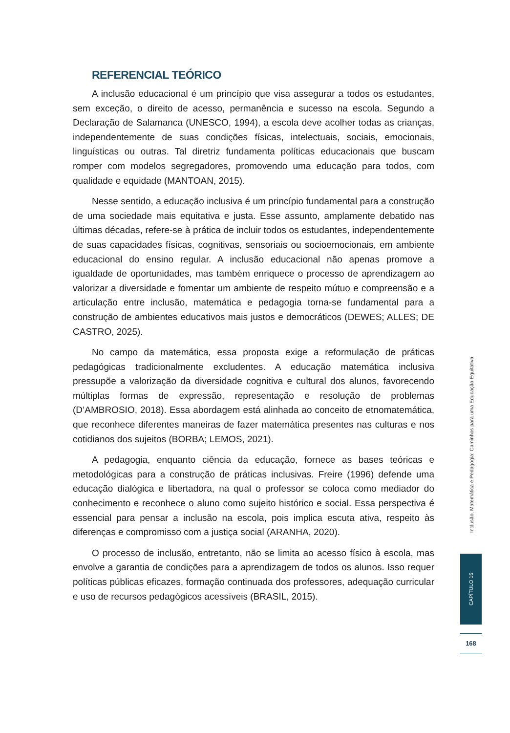REFERENCIAL TEÓRICO
A inclusão educacional é um princípio que visa assegurar a todos os estudantes, sem exceção, o direito de acesso, permanência e sucesso na escola. Segundo a Declaração de Salamanca (UNESCO, 1994), a escola deve acolher todas as crianças, independentemente de suas condições físicas, intelectuais, sociais, emocionais, linguísticas ou outras. Tal diretriz fundamenta políticas educacionais que buscam romper com modelos segregadores, promovendo uma educação para todos, com qualidade e equidade (MANTOAN, 2015).
Nesse sentido, a educação inclusiva é um princípio fundamental para a construção de uma sociedade mais equitativa e justa. Esse assunto, amplamente debatido nas últimas décadas, refere-se à prática de incluir todos os estudantes, independentemente de suas capacidades físicas, cognitivas, sensoriais ou socioemocionais, em ambiente educacional do ensino regular. A inclusão educacional não apenas promove a igualdade de oportunidades, mas também enriquece o processo de aprendizagem ao valorizar a diversidade e fomentar um ambiente de respeito mútuo e compreensão e a articulação entre inclusão, matemática e pedagogia torna-se fundamental para a construção de ambientes educativos mais justos e democráticos (DEWES; ALLES; DE CASTRO, 2025).
No campo da matemática, essa proposta exige a reformulação de práticas pedagógicas tradicionalmente excludentes. A educação matemática inclusiva pressupõe a valorização da diversidade cognitiva e cultural dos alunos, favorecendo múltiplas formas de expressão, representação e resolução de problemas (D’AMBROSIO, 2018). Essa abordagem está alinhada ao conceito de etnomatemática, que reconhece diferentes maneiras de fazer matemática presentes nas culturas e nos cotidianos dos sujeitos (BORBA; LEMOS, 2021).
A pedagogia, enquanto ciência da educação, fornece as bases teóricas e metodológicas para a construção de práticas inclusivas. Freire (1996) defende uma educação dialógica e libertadora, na qual o professor se coloca como mediador do conhecimento e reconhece o aluno como sujeito histórico e social. Essa perspectiva é essencial para pensar a inclusão na escola, pois implica escuta ativa, respeito às diferenças e compromisso com a justiça social (ARANHA, 2020).
O processo de inclusão, entretanto, não se limita ao acesso físico à escola, mas envolve a garantia de condições para a aprendizagem de todos os alunos. Isso requer políticas públicas eficazes, formação continuada dos professores, adequação curricular e uso de recursos pedagógicos acessíveis (BRASIL, 2015).
Inclusão, Matemática e Pedagogia: Caminhos para uma Educação Equitativa
CAPÍTULO 15
168